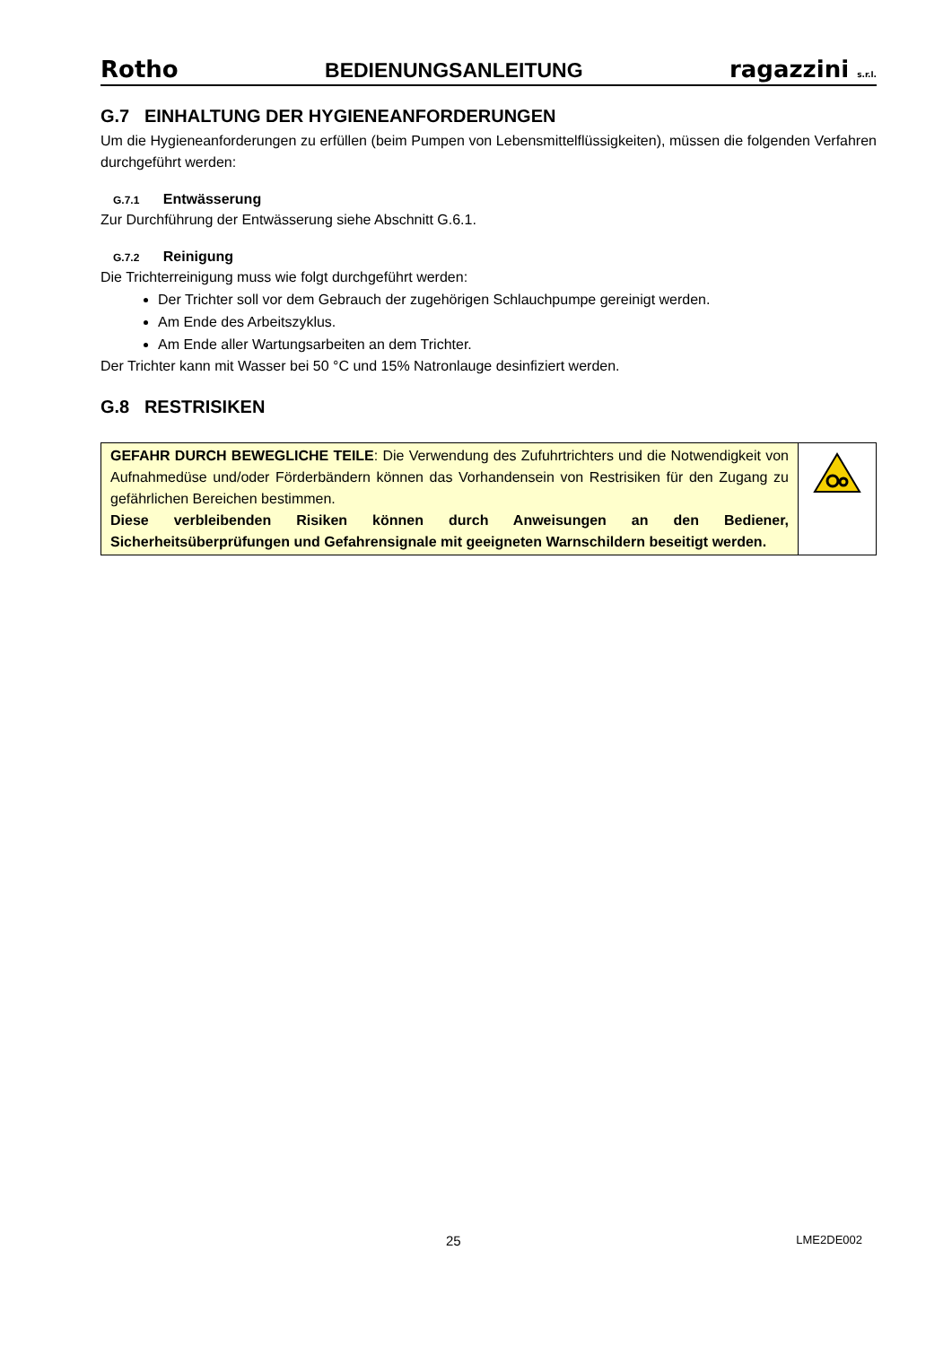Rotho BEDIENUNGSANLEITUNG ragazzini s.r.l.
G.7 EINHALTUNG DER HYGIENEANFORDERUNGEN
Um die Hygieneanforderungen zu erfüllen (beim Pumpen von Lebensmittelflüssigkeiten), müssen die folgenden Verfahren durchgeführt werden:
G.7.1 Entwässerung
Zur Durchführung der Entwässerung siehe Abschnitt G.6.1.
G.7.2 Reinigung
Die Trichterreinigung muss wie folgt durchgeführt werden:
Der Trichter soll vor dem Gebrauch der zugehörigen Schlauchpumpe gereinigt werden.
Am Ende des Arbeitszyklus.
Am Ende aller Wartungsarbeiten an dem Trichter.
Der Trichter kann mit Wasser bei 50 °C und 15% Natronlauge desinfiziert werden.
G.8 RESTRISIKEN
| GEFAHR DURCH BEWEGLICHE TEILE : Die Verwendung des Zufuhrtrichters und die Notwendigkeit von Aufnahmedüse und/oder Förderbändern können das Vorhandensein von Restrisiken für den Zugang zu gefährlichen Bereichen bestimmen. Diese verbleibenden Risiken können durch Anweisungen an den Bediener, Sicherheitsüberprüfungen und Gefahrensignale mit geeigneten Warnschildern beseitigt werden. | |
25 LME2DE002